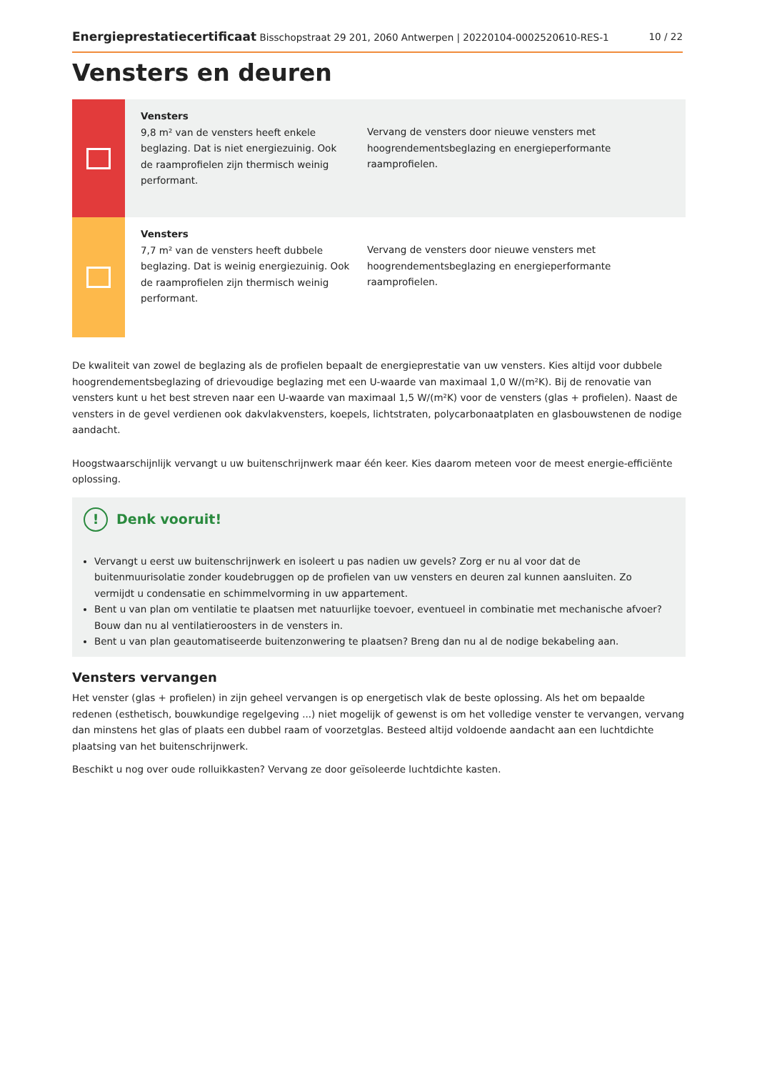Energieprestatiecertificaat Bisschopstraat 29 201, 2060 Antwerpen | 20220104-0002520610-RES-1 10 / 22
Vensters en deuren
Vensters
9,8 m² van de vensters heeft enkele beglazing. Dat is niet energiezuinig. Ook de raamprofielen zijn thermisch weinig performant.
Vervang de vensters door nieuwe vensters met hoogrendementsbeglazing en energieperformante raamprofielen.
Vensters
7,7 m² van de vensters heeft dubbele beglazing. Dat is weinig energiezuinig. Ook de raamprofielen zijn thermisch weinig performant.
Vervang de vensters door nieuwe vensters met hoogrendementsbeglazing en energieperformante raamprofielen.
De kwaliteit van zowel de beglazing als de profielen bepaalt de energieprestatie van uw vensters. Kies altijd voor dubbele hoogrendementsbeglazing of drievoudige beglazing met een U-waarde van maximaal 1,0 W/(m²K). Bij de renovatie van vensters kunt u het best streven naar een U-waarde van maximaal 1,5 W/(m²K) voor de vensters (glas + profielen). Naast de vensters in de gevel verdienen ook dakvlakvensters, koepels, lichtstraten, polycarbonaatplaten en glasbouwstenen de nodige aandacht.
Hoogstwaarschijnlijk vervangt u uw buitenschrijnwerk maar één keer. Kies daarom meteen voor de meest energie-efficiënte oplossing.
! Denk vooruit!
Vervangt u eerst uw buitenschrijnwerk en isoleert u pas nadien uw gevels? Zorg er nu al voor dat de buitenmuurisolatie zonder koudebruggen op de profielen van uw vensters en deuren zal kunnen aansluiten. Zo vermijdt u condensatie en schimmelvorming in uw appartement.
Bent u van plan om ventilatie te plaatsen met natuurlijke toevoer, eventueel in combinatie met mechanische afvoer? Bouw dan nu al ventilatieroosters in de vensters in.
Bent u van plan geautomatiseerde buitenzonwering te plaatsen? Breng dan nu al de nodige bekabeling aan.
Vensters vervangen
Het venster (glas + profielen) in zijn geheel vervangen is op energetisch vlak de beste oplossing. Als het om bepaalde redenen (esthetisch, bouwkundige regelgeving ...) niet mogelijk of gewenst is om het volledige venster te vervangen, vervang dan minstens het glas of plaats een dubbel raam of voorzetglas. Besteed altijd voldoende aandacht aan een luchtdichte plaatsing van het buitenschrijnwerk.
Beschikt u nog over oude rolluikkasten? Vervang ze door geïsoleerde luchtdichte kasten.